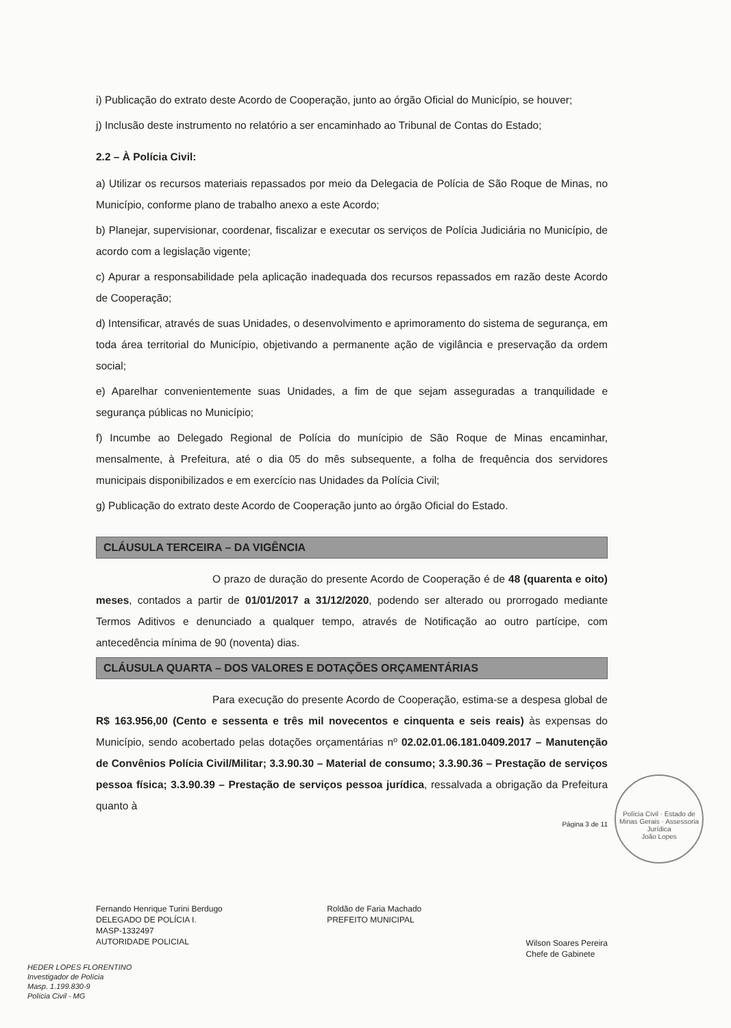i) Publicação do extrato deste Acordo de Cooperação, junto ao órgão Oficial do Município, se houver;
j) Inclusão deste instrumento no relatório a ser encaminhado ao Tribunal de Contas do Estado;
2.2 – À Polícia Civil:
a) Utilizar os recursos materiais repassados por meio da Delegacia de Polícia de São Roque de Minas, no Município, conforme plano de trabalho anexo a este Acordo;
b) Planejar, supervisionar, coordenar, fiscalizar e executar os serviços de Polícia Judiciária no Município, de acordo com a legislação vigente;
c) Apurar a responsabilidade pela aplicação inadequada dos recursos repassados em razão deste Acordo de Cooperação;
d) Intensificar, através de suas Unidades, o desenvolvimento e aprimoramento do sistema de segurança, em toda área territorial do Município, objetivando a permanente ação de vigilância e preservação da ordem social;
e) Aparelhar convenientemente suas Unidades, a fim de que sejam asseguradas a tranquilidade e segurança públicas no Município;
f) Incumbe ao Delegado Regional de Polícia do munícipio de São Roque de Minas encaminhar, mensalmente, à Prefeitura, até o dia 05 do mês subsequente, a folha de frequência dos servidores municipais disponibilizados e em exercício nas Unidades da Polícia Civil;
g) Publicação do extrato deste Acordo de Cooperação junto ao órgão Oficial do Estado.
CLÁUSULA TERCEIRA – DA VIGÊNCIA
O prazo de duração do presente Acordo de Cooperação é de 48 (quarenta e oito) meses, contados a partir de 01/01/2017 a 31/12/2020, podendo ser alterado ou prorrogado mediante Termos Aditivos e denunciado a qualquer tempo, através de Notificação ao outro partícipe, com antecedência mínima de 90 (noventa) dias.
CLÁUSULA QUARTA – DOS VALORES E DOTAÇÕES ORÇAMENTÁRIAS
Para execução do presente Acordo de Cooperação, estima-se a despesa global de R$ 163.956,00 (Cento e sessenta e três mil novecentos e cinquenta e seis reais) às expensas do Município, sendo acobertado pelas dotações orçamentárias nº 02.02.01.06.181.0409.2017 – Manutenção de Convênios Polícia Civil/Militar; 3.3.90.30 – Material de consumo; 3.3.90.36 – Prestação de serviços pessoa física; 3.3.90.39 – Prestação de serviços pessoa jurídica, ressalvada a obrigação da Prefeitura quanto à
Página 3 de 11
Fernando Henrique Turini Berdugo
DELEGADO DE POLÍCIA I.
MASP-1332497
AUTORIDADE POLICIAL
Roldão de Faria Machado
PREFEITO MUNICIPAL
Wilson Soares Pereira
Chefe de Gabinete
HEDER LOPES FLORENTINO
Investigador de Polícia
Masp. 1.199.830-9
Polícia Civil - MG
Polícia Civil · Estado de Minas Gerais · Assessoria Jurídica
João Lopes